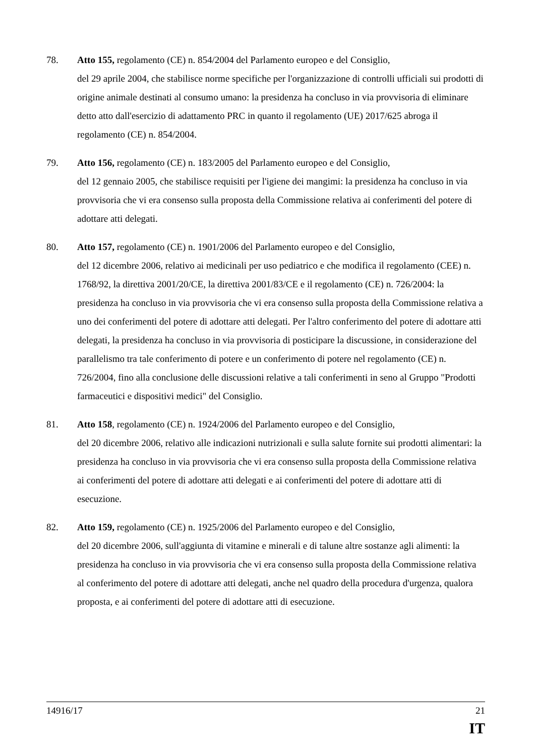78. Atto 155, regolamento (CE) n. 854/2004 del Parlamento europeo e del Consiglio,
del 29 aprile 2004, che stabilisce norme specifiche per l'organizzazione di controlli ufficiali sui prodotti di origine animale destinati al consumo umano: la presidenza ha concluso in via provvisoria di eliminare detto atto dall'esercizio di adattamento PRC in quanto il regolamento (UE) 2017/625 abroga il regolamento (CE) n. 854/2004.
79. Atto 156, regolamento (CE) n. 183/2005 del Parlamento europeo e del Consiglio,
del 12 gennaio 2005, che stabilisce requisiti per l'igiene dei mangimi: la presidenza ha concluso in via provvisoria che vi era consenso sulla proposta della Commissione relativa ai conferimenti del potere di adottare atti delegati.
80. Atto 157, regolamento (CE) n. 1901/2006 del Parlamento europeo e del Consiglio,
del 12 dicembre 2006, relativo ai medicinali per uso pediatrico e che modifica il regolamento (CEE) n. 1768/92, la direttiva 2001/20/CE, la direttiva 2001/83/CE e il regolamento (CE) n. 726/2004: la presidenza ha concluso in via provvisoria che vi era consenso sulla proposta della Commissione relativa a uno dei conferimenti del potere di adottare atti delegati. Per l'altro conferimento del potere di adottare atti delegati, la presidenza ha concluso in via provvisoria di posticipare la discussione, in considerazione del parallelismo tra tale conferimento di potere e un conferimento di potere nel regolamento (CE) n. 726/2004, fino alla conclusione delle discussioni relative a tali conferimenti in seno al Gruppo "Prodotti farmaceutici e dispositivi medici" del Consiglio.
81. Atto 158, regolamento (CE) n. 1924/2006 del Parlamento europeo e del Consiglio,
del 20 dicembre 2006, relativo alle indicazioni nutrizionali e sulla salute fornite sui prodotti alimentari: la presidenza ha concluso in via provvisoria che vi era consenso sulla proposta della Commissione relativa ai conferimenti del potere di adottare atti delegati e ai conferimenti del potere di adottare atti di esecuzione.
82. Atto 159, regolamento (CE) n. 1925/2006 del Parlamento europeo e del Consiglio,
del 20 dicembre 2006, sull'aggiunta di vitamine e minerali e di talune altre sostanze agli alimenti: la presidenza ha concluso in via provvisoria che vi era consenso sulla proposta della Commissione relativa al conferimento del potere di adottare atti delegati, anche nel quadro della procedura d'urgenza, qualora proposta, e ai conferimenti del potere di adottare atti di esecuzione.
14916/17 21
IT